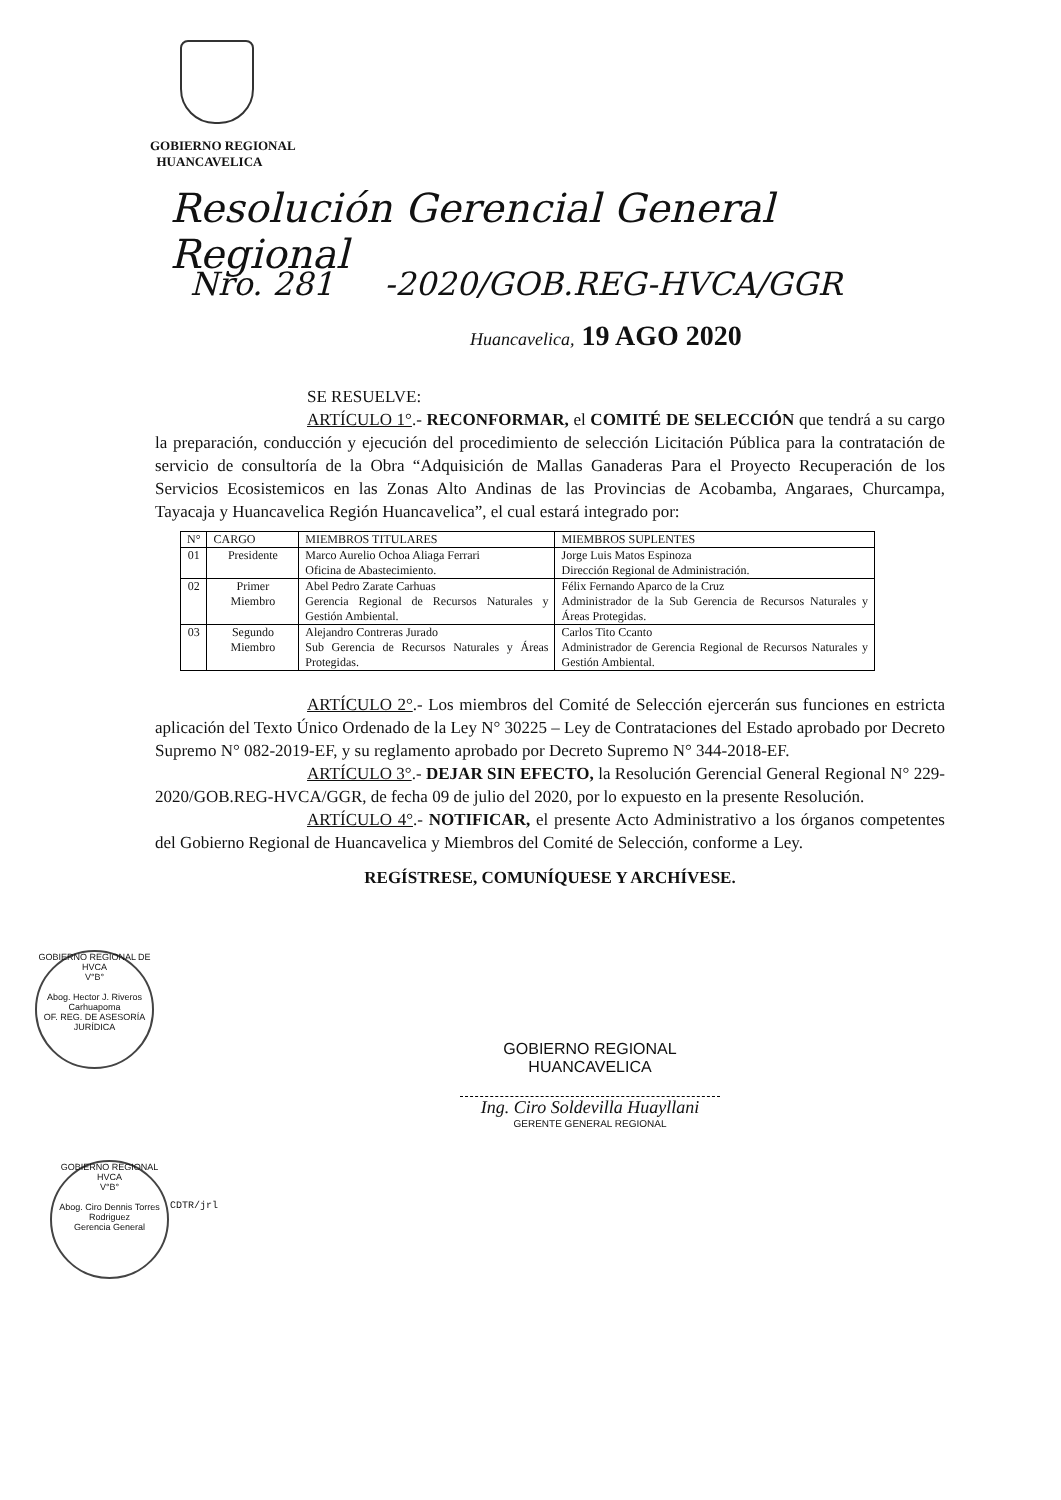GOBIERNO REGIONAL
HUANCAVELICA
Resolución Gerencial General Regional
Nro. 281 -2020/GOB.REG-HVCA/GGR
Huancavelica, 19 AGO 2020
SE RESUELVE:
ARTÍCULO 1°.- RECONFORMAR, el COMITÉ DE SELECCIÓN que tendrá a su cargo la preparación, conducción y ejecución del procedimiento de selección Licitación Pública para la contratación de servicio de consultoría de la Obra “Adquisición de Mallas Ganaderas Para el Proyecto Recuperación de los Servicios Ecosistemicos en las Zonas Alto Andinas de las Provincias de Acobamba, Angaraes, Churcampa, Tayacaja y Huancavelica Región Huancavelica”, el cual estará integrado por:
| N° | CARGO | MIEMBROS TITULARES | MIEMBROS SUPLENTES |
| --- | --- | --- | --- |
| 01 | Presidente | Marco Aurelio Ochoa Aliaga Ferrari Oficina de Abastecimiento. | Jorge Luis Matos Espinoza Dirección Regional de Administración. |
| 02 | Primer Miembro | Abel Pedro Zarate Carhuas Gerencia Regional de Recursos Naturales y Gestión Ambiental. | Félix Fernando Aparco de la Cruz Administrador de la Sub Gerencia de Recursos Naturales y Áreas Protegidas. |
| 03 | Segundo Miembro | Alejandro Contreras Jurado Sub Gerencia de Recursos Naturales y Áreas Protegidas. | Carlos Tito Ccanto Administrador de Gerencia Regional de Recursos Naturales y Gestión Ambiental. |
ARTÍCULO 2°.- Los miembros del Comité de Selección ejercerán sus funciones en estricta aplicación del Texto Único Ordenado de la Ley N° 30225 – Ley de Contrataciones del Estado aprobado por Decreto Supremo N° 082-2019-EF, y su reglamento aprobado por Decreto Supremo N° 344-2018-EF.
ARTÍCULO 3°.- DEJAR SIN EFECTO, la Resolución Gerencial General Regional N° 229-2020/GOB.REG-HVCA/GGR, de fecha 09 de julio del 2020, por lo expuesto en la presente Resolución.
ARTÍCULO 4°.- NOTIFICAR, el presente Acto Administrativo a los órganos competentes del Gobierno Regional de Huancavelica y Miembros del Comité de Selección, conforme a Ley.
REGÍSTRESE, COMUNÍQUESE Y ARCHÍVESE.
GOBIERNO REGIONAL DE HVCA
V°B°
Abog. Hector J. Riveros Carhuapoma
OF. REG. DE ASESORÍA JURÍDICA
GOBIERNO REGIONAL
HUANCAVELICA
Ing. Ciro Soldevilla Huayllani
GERENTE GENERAL REGIONAL
GOBIERNO REGIONAL HVCA
V°B°
Abog. Ciro Dennis Torres Rodriguez
Gerencia General
CDTR/jrl